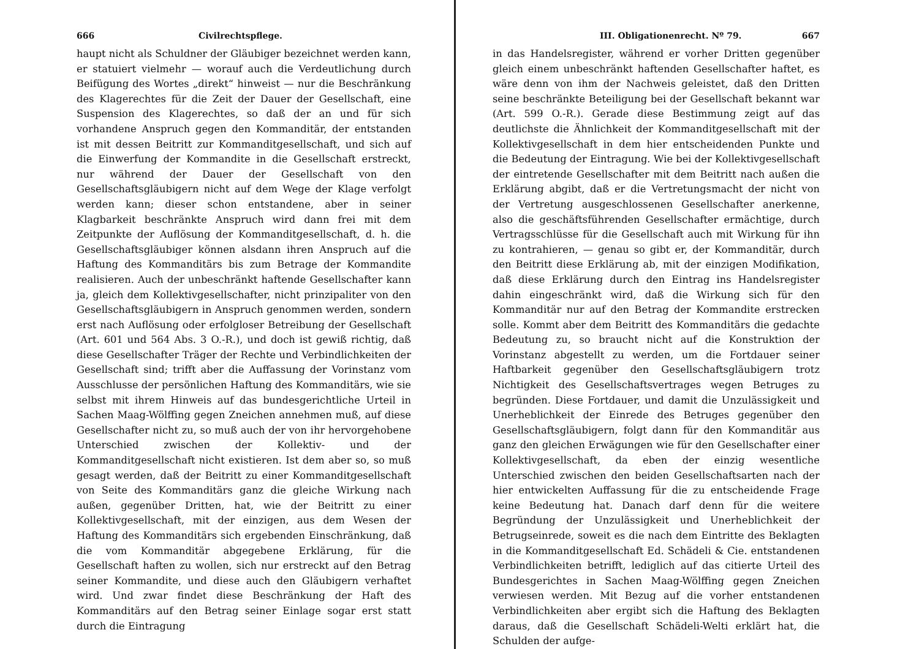666 Civilrechtspflege.
haupt nicht als Schuldner der Gläubiger bezeichnet werden kann, er statuiert vielmehr — worauf auch die Verdeutlichung durch Beifügung des Wortes „direkt“ hinweist — nur die Beschränkung des Klagerechtes für die Zeit der Dauer der Gesellschaft, eine Suspension des Klagerechtes, so daß der an und für sich vorhandene Anspruch gegen den Kommanditär, der entstanden ist mit dessen Beitritt zur Kommanditgesellschaft, und sich auf die Einwerfung der Kommandite in die Gesellschaft erstreckt, nur während der Dauer der Gesellschaft von den Gesellschaftsgläubigern nicht auf dem Wege der Klage verfolgt werden kann; dieser schon entstandene, aber in seiner Klagbarkeit beschränkte Anspruch wird dann frei mit dem Zeitpunkte der Auflösung der Kommanditgesellschaft, d. h. die Gesellschaftsgläubiger können alsdann ihren Anspruch auf die Haftung des Kommanditärs bis zum Betrage der Kommandite realisieren. Auch der unbeschränkt haftende Gesellschafter kann ja, gleich dem Kollektivgesellschafter, nicht prinzipaliter von den Gesellschaftsgläubigern in Anspruch genommen werden, sondern erst nach Auflösung oder erfolgloser Betreibung der Gesellschaft (Art. 601 und 564 Abs. 3 O.-R.), und doch ist gewiß richtig, daß diese Gesellschafter Träger der Rechte und Verbindlichkeiten der Gesellschaft sind; trifft aber die Auffassung der Vorinstanz vom Ausschlusse der persönlichen Haftung des Kommanditärs, wie sie selbst mit ihrem Hinweis auf das bundesgerichtliche Urteil in Sachen Maag-Wölffing gegen Zneichen annehmen muß, auf diese Gesellschafter nicht zu, so muß auch der von ihr hervorgehobene Unterschied zwischen der Kollektiv- und der Kommanditgesellschaft nicht existieren. Ist dem aber so, so muß gesagt werden, daß der Beitritt zu einer Kommanditgesellschaft von Seite des Kommanditärs ganz die gleiche Wirkung nach außen, gegenüber Dritten, hat, wie der Beitritt zu einer Kollektivgesellschaft, mit der einzigen, aus dem Wesen der Haftung des Kommanditärs sich ergebenden Einschränkung, daß die vom Kommanditär abgegebene Erklärung, für die Gesellschaft haften zu wollen, sich nur erstreckt auf den Betrag seiner Kommandite, und diese auch den Gläubigern verhaftet wird. Und zwar findet diese Beschränkung der Haft des Kommanditärs auf den Betrag seiner Einlage sogar erst statt durch die Eintragung
III. Obligationenrecht. Nº 79. 667
in das Handelsregister, während er vorher Dritten gegenüber gleich einem unbeschränkt haftenden Gesellschafter haftet, es wäre denn von ihm der Nachweis geleistet, daß den Dritten seine beschränkte Beteiligung bei der Gesellschaft bekannt war (Art. 599 O.-R.). Gerade diese Bestimmung zeigt auf das deutlichste die Ähnlichkeit der Kommanditgesellschaft mit der Kollektivgesellschaft in dem hier entscheidenden Punkte und die Bedeutung der Eintragung. Wie bei der Kollektivgesellschaft der eintretende Gesellschafter mit dem Beitritt nach außen die Erklärung abgibt, daß er die Vertretungsmacht der nicht von der Vertretung ausgeschlossenen Gesellschafter anerkenne, also die geschäftsführenden Gesellschafter ermächtige, durch Vertragsschlüsse für die Gesellschaft auch mit Wirkung für ihn zu kontrahieren, — genau so gibt er, der Kommanditär, durch den Beitritt diese Erklärung ab, mit der einzigen Modifikation, daß diese Erklärung durch den Eintrag ins Handelsregister dahin eingeschränkt wird, daß die Wirkung sich für den Kommanditär nur auf den Betrag der Kommandite erstrecken solle. Kommt aber dem Beitritt des Kommanditärs die gedachte Bedeutung zu, so braucht nicht auf die Konstruktion der Vorinstanz abgestellt zu werden, um die Fortdauer seiner Haftbarkeit gegenüber den Gesellschaftsgläubigern trotz Nichtigkeit des Gesellschaftsvertrages wegen Betruges zu begründen. Diese Fortdauer, und damit die Unzulässigkeit und Unerheblichkeit der Einrede des Betruges gegenüber den Gesellschaftsgläubigern, folgt dann für den Kommanditär aus ganz den gleichen Erwägungen wie für den Gesellschafter einer Kollektivgesellschaft, da eben der einzig wesentliche Unterschied zwischen den beiden Gesellschaftsarten nach der hier entwickelten Auffassung für die zu entscheidende Frage keine Bedeutung hat. Danach darf denn für die weitere Begründung der Unzulässigkeit und Unerheblichkeit der Betrugseinrede, soweit es die nach dem Eintritte des Beklagten in die Kommanditgesellschaft Ed. Schädeli & Cie. entstandenen Verbindlichkeiten betrifft, lediglich auf das citierte Urteil des Bundesgerichtes in Sachen Maag-Wölffing gegen Zneichen verwiesen werden. Mit Bezug auf die vorher entstandenen Verbindlichkeiten aber ergibt sich die Haftung des Beklagten daraus, daß die Gesellschaft Schädeli-Welti erklärt hat, die Schulden der aufge-